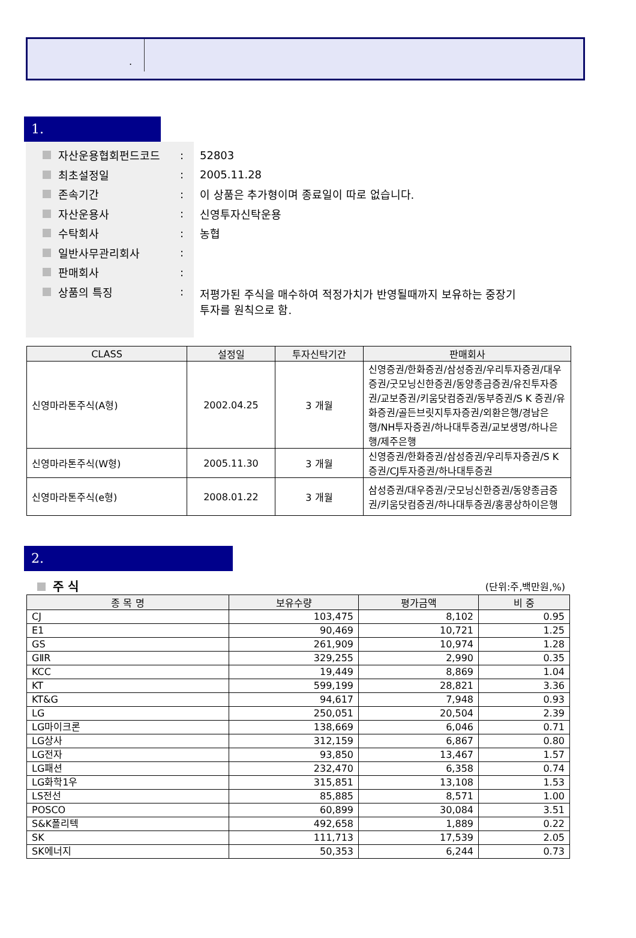.
1.
자산운용협회펀드코드:
최초설정일:
존속기간:
자산운용사:
수탁회사:
일반사무관리회사:
판매회사:
상품의 특징:
52803
2005.11.28
이 상품은 추가형이며 종료일이 따로 없습니다.
신영투자신탁운용
농협
저평가된 주식을 매수하여 적정가치가 반영될때까지 보유하는 중장기
투자를 원칙으로 함.
| CLASS | 설정일 | 투자신탁기간 | 판매회사 |
| --- | --- | --- | --- |
| 신영마라톤주식(A형) | 2002.04.25 | 3 개월 | 신영증권/한화증권/삼성증권/우리투자증권/대우증권/굿모닝신한증권/동양종금증권/유진투자증권/교보증권/키움닷컴증권/동부증권/S K 증권/유화증권/골든브릿지투자증권/외환은행/경남은행/NH투자증권/하나대투증권/교보생명/하나은행/제주은행 |
| 신영마라톤주식(W형) | 2005.11.30 | 3 개월 | 신영증권/한화증권/삼성증권/우리투자증권/S K 증권/CJ투자증권/하나대투증권 |
| 신영마라톤주식(e형) | 2008.01.22 | 3 개월 | 삼성증권/대우증권/굿모닝신한증권/동양종금증권/키움닷컴증권/하나대투증권/홍콩상하이은행 |
2.
주 식 (단위:주,백만원,%)
| 종 목 명 | 보유수량 | 평가금액 | 비 중 |
| --- | --- | --- | --- |
| CJ | 103,475 | 8,102 | 0.95 |
| E1 | 90,469 | 10,721 | 1.25 |
| GS | 261,909 | 10,974 | 1.28 |
| GⅡR | 329,255 | 2,990 | 0.35 |
| KCC | 19,449 | 8,869 | 1.04 |
| KT | 599,199 | 28,821 | 3.36 |
| KT&G | 94,617 | 7,948 | 0.93 |
| LG | 250,051 | 20,504 | 2.39 |
| LG마이크론 | 138,669 | 6,046 | 0.71 |
| LG상사 | 312,159 | 6,867 | 0.80 |
| LG전자 | 93,850 | 13,467 | 1.57 |
| LG패션 | 232,470 | 6,358 | 0.74 |
| LG화학1우 | 315,851 | 13,108 | 1.53 |
| LS전선 | 85,885 | 8,571 | 1.00 |
| POSCO | 60,899 | 30,084 | 3.51 |
| S&K폴리텍 | 492,658 | 1,889 | 0.22 |
| SK | 111,713 | 17,539 | 2.05 |
| SK에너지 | 50,353 | 6,244 | 0.73 |